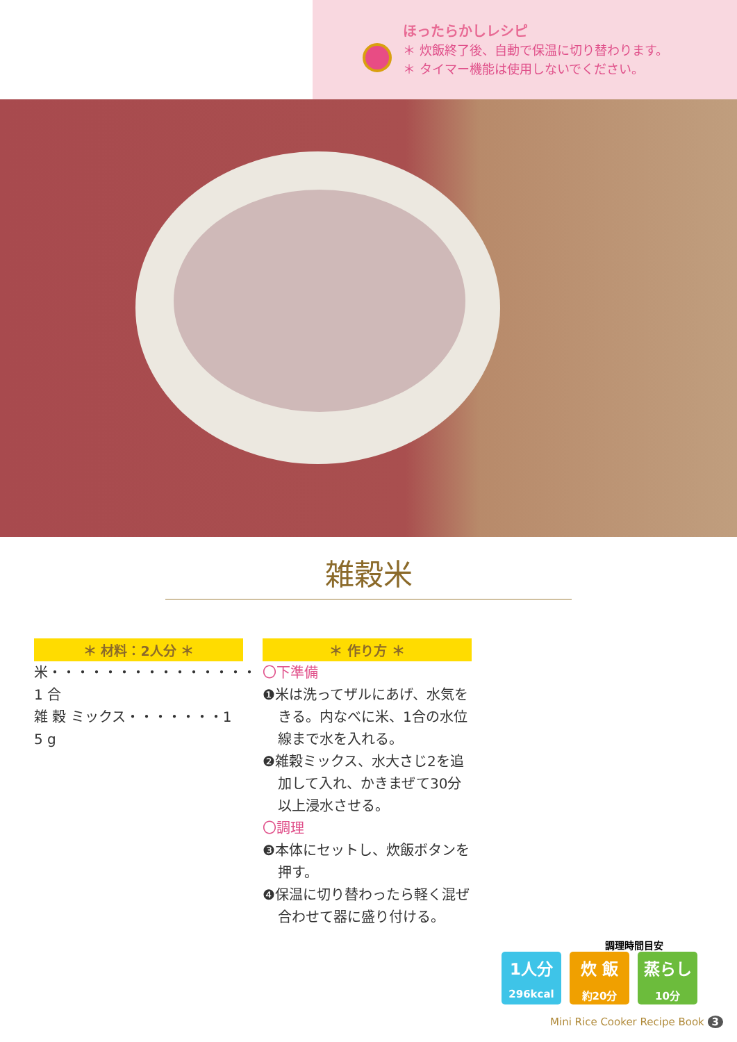ほったらかしレシピ
＊ 炊飯終了後、自動で保温に切り替わります。
＊ タイマー機能は使用しないでください。
雑穀米
＊ 材料：2人分 ＊
米・・・・・・・・・・・・・・・1 合
雑 穀 ミックス・・・・・・・1 5 g
＊ 作り方 ＊
〇下準備
❶米は洗ってザルにあげ、水気をきる。内なべに米、1合の水位線まで水を入れる。
❷雑穀ミックス、水大さじ2を追加して入れ、かきまぜて30分以上浸水させる。
〇調理
❸本体にセットし、炊飯ボタンを押す。
❹保温に切り替わったら軽く混ぜ合わせて器に盛り付ける。
調理時間目安
1人分
296kcal
炊 飯
約20分
蒸らし
10分
Mini Rice Cooker Recipe Book 3